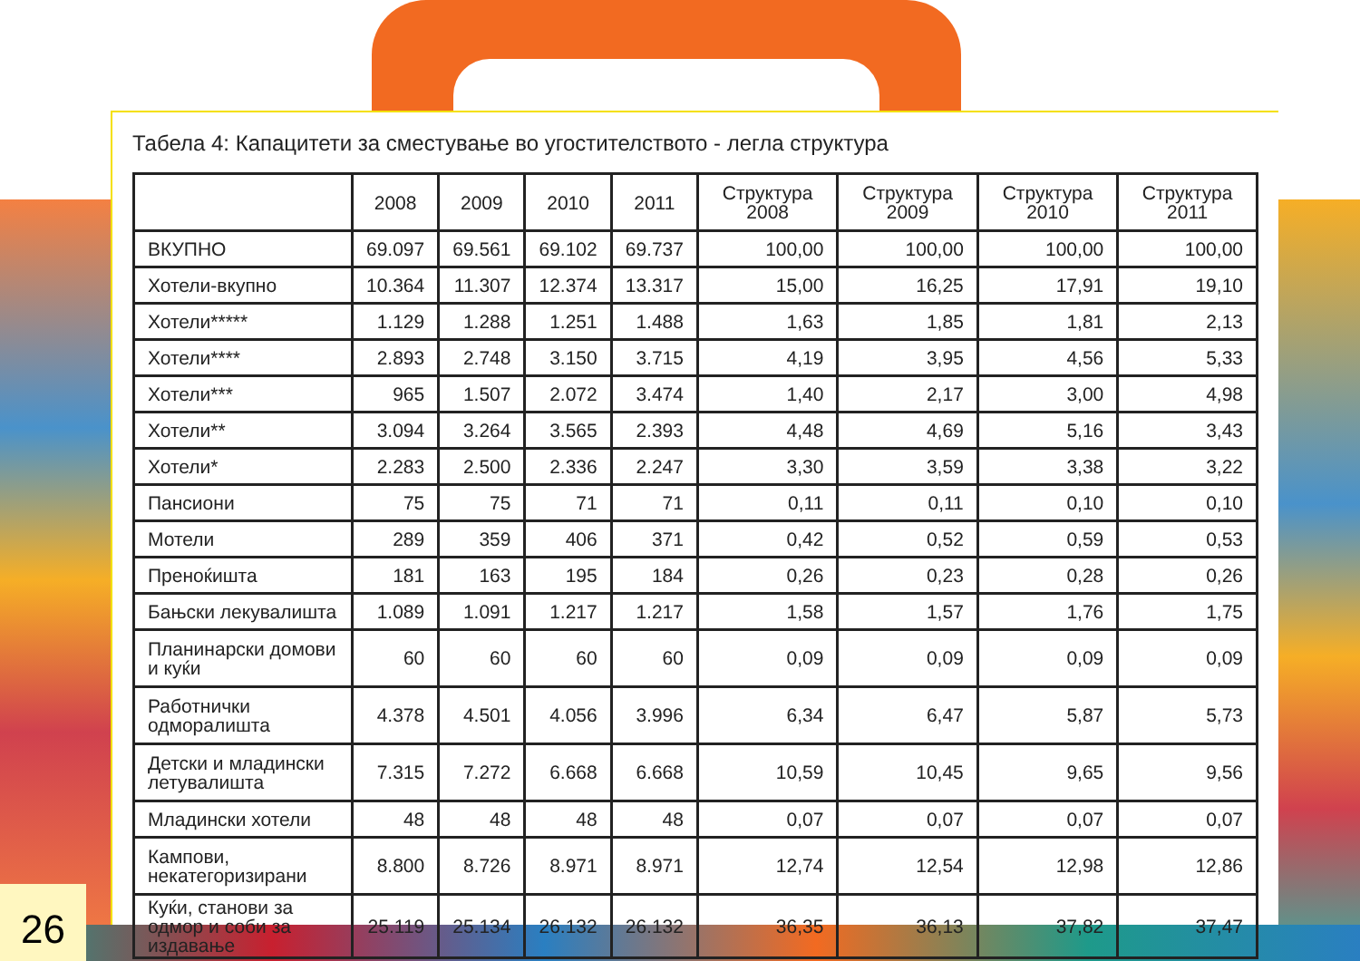Табела 4: Капацитети за сместување во угостителството - легла структура
| | 2008 | 2009 | 2010 | 2011 | Структура 2008 | Структура 2009 | Структура 2010 | Структура 2011 |
| --- | --- | --- | --- | --- | --- | --- | --- | --- |
| ВКУПНО | 69.097 | 69.561 | 69.102 | 69.737 | 100,00 | 100,00 | 100,00 | 100,00 |
| Хотели-вкупно | 10.364 | 11.307 | 12.374 | 13.317 | 15,00 | 16,25 | 17,91 | 19,10 |
| Хотели***** | 1.129 | 1.288 | 1.251 | 1.488 | 1,63 | 1,85 | 1,81 | 2,13 |
| Хотели**** | 2.893 | 2.748 | 3.150 | 3.715 | 4,19 | 3,95 | 4,56 | 5,33 |
| Хотели*** | 965 | 1.507 | 2.072 | 3.474 | 1,40 | 2,17 | 3,00 | 4,98 |
| Хотели** | 3.094 | 3.264 | 3.565 | 2.393 | 4,48 | 4,69 | 5,16 | 3,43 |
| Хотели* | 2.283 | 2.500 | 2.336 | 2.247 | 3,30 | 3,59 | 3,38 | 3,22 |
| Пансиони | 75 | 75 | 71 | 71 | 0,11 | 0,11 | 0,10 | 0,10 |
| Мотели | 289 | 359 | 406 | 371 | 0,42 | 0,52 | 0,59 | 0,53 |
| Преноќишта | 181 | 163 | 195 | 184 | 0,26 | 0,23 | 0,28 | 0,26 |
| Бањски лекувалишта | 1.089 | 1.091 | 1.217 | 1.217 | 1,58 | 1,57 | 1,76 | 1,75 |
| Планинарски домови и куќи | 60 | 60 | 60 | 60 | 0,09 | 0,09 | 0,09 | 0,09 |
| Работнички одморалишта | 4.378 | 4.501 | 4.056 | 3.996 | 6,34 | 6,47 | 5,87 | 5,73 |
| Детски и младински летувалишта | 7.315 | 7.272 | 6.668 | 6.668 | 10,59 | 10,45 | 9,65 | 9,56 |
| Младински хотели | 48 | 48 | 48 | 48 | 0,07 | 0,07 | 0,07 | 0,07 |
| Кампови, некатегоризирани | 8.800 | 8.726 | 8.971 | 8.971 | 12,74 | 12,54 | 12,98 | 12,86 |
| Куќи, станови за одмор и соби за издавање | 25.119 | 25.134 | 26.132 | 26.132 | 36,35 | 36,13 | 37,82 | 37,47 |
26